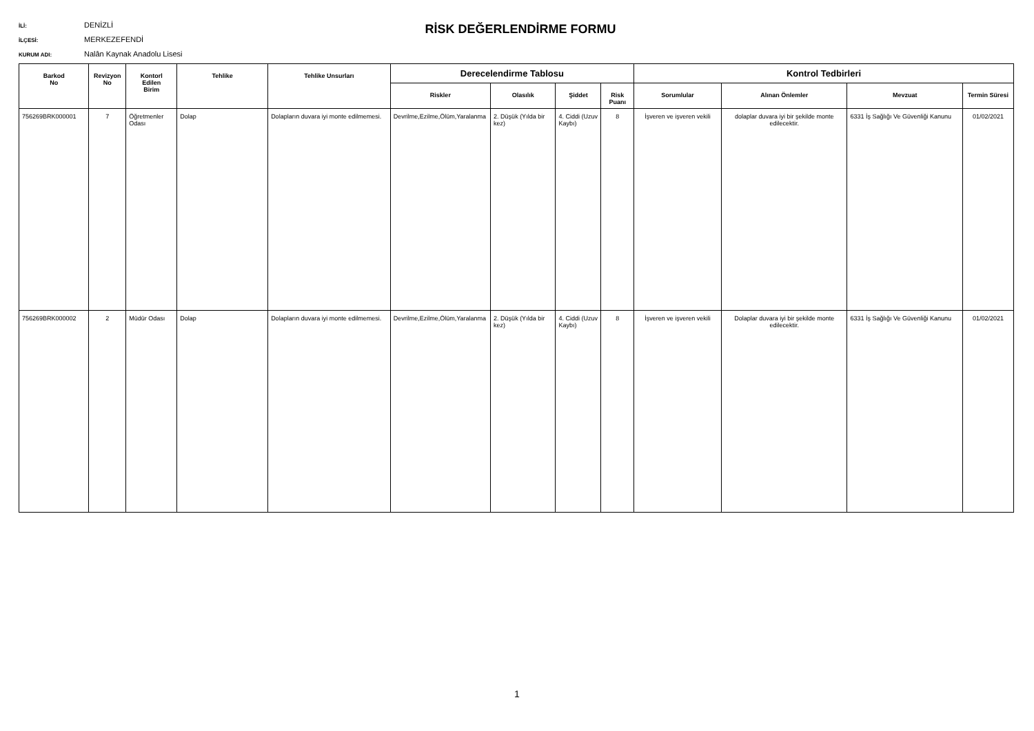RİSK DEĞERLENDİRME FORMU
İLİ: DENİZLİ
İLÇESİ: MERKEZEFENDİ
KURUM ADI: Nalân Kaynak Anadolu Lisesi
| Barkod No | Revizyon No | Kontorl Edilen Birim | Tehlike | Tehlike Unsurları | Derecelendirme Tablosu | | | | Kontrol Tedbirleri | | | |
| --- | --- | --- | --- | --- | --- | --- | --- | --- | --- | --- | --- | --- |
| | | | | | Riskler | Olasılık | Şiddet | Risk Puanı | Sorumlular | Alınan Önlemler | Mevzuat | Termin Süresi |
| 756269BRK000001 | 7 | Öğretmenler Odası | Dolap | Dolapların duvara iyi monte edilmemesi. | Devrilme,Ezilme,Ölüm,Yaralanma | 2. Düşük (Yılda bir kez) | 4. Ciddi (Uzuv Kaybı) | 8 | İşveren ve işveren vekili | dolaplar duvara iyi bir şekilde monte edilecektir. | 6331 İş Sağlığı Ve Güvenliği Kanunu | 01/02/2021 |
| 756269BRK000002 | 2 | Müdür Odası | Dolap | Dolapların duvara iyi monte edilmemesi. | Devrilme,Ezilme,Ölüm,Yaralanma | 2. Düşük (Yılda bir kez) | 4. Ciddi (Uzuv Kaybı) | 8 | İşveren ve işveren vekili | Dolaplar duvara iyi bir şekilde monte edilecektir. | 6331 İş Sağlığı Ve Güvenliği Kanunu | 01/02/2021 |
1